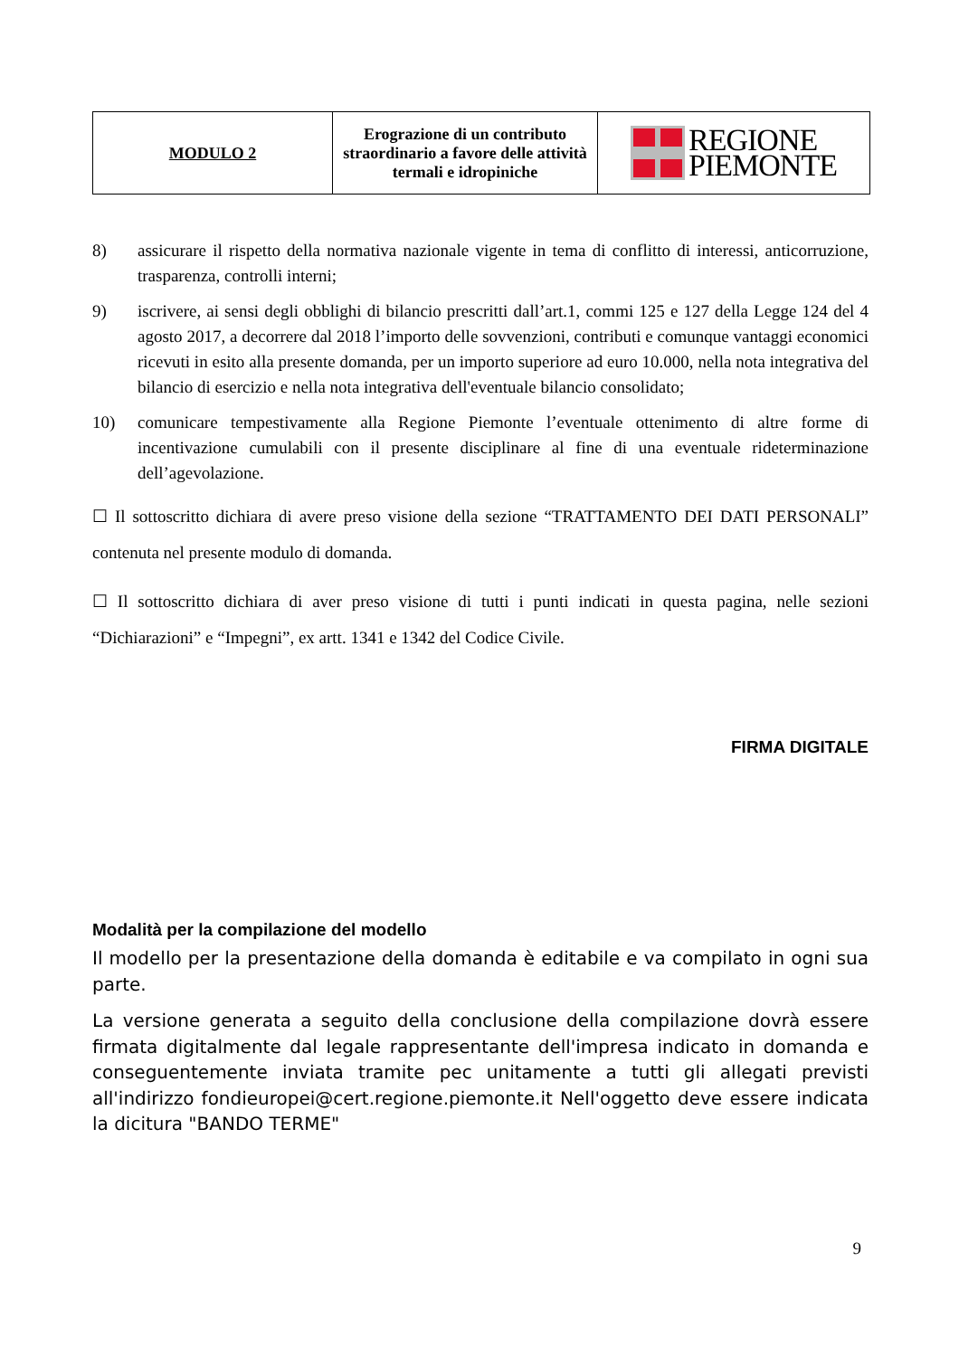| MODULO 2 | Erograzione di un contributo straordinario a favore delle attività termali e idropiniche | REGIONE PIEMONTE |
8) assicurare il rispetto della normativa nazionale vigente in tema di conflitto di interessi, anticorruzione, trasparenza, controlli interni;
9) iscrivere, ai sensi degli obblighi di bilancio prescritti dall’art.1, commi 125 e 127 della Legge 124 del 4 agosto 2017, a decorrere dal 2018 l’importo delle sovvenzioni, contributi e comunque vantaggi economici ricevuti in esito alla presente domanda, per un importo superiore ad euro 10.000, nella nota integrativa del bilancio di esercizio e nella nota integrativa dell'eventuale bilancio consolidato;
10) comunicare tempestivamente alla Regione Piemonte l’eventuale ottenimento di altre forme di incentivazione cumulabili con il presente disciplinare al fine di una eventuale rideterminazione dell’agevolazione.
☐ Il sottoscritto dichiara di avere preso visione della sezione “TRATTAMENTO DEI DATI PERSONALI” contenuta nel presente modulo di domanda.
☐ Il sottoscritto dichiara di aver preso visione di tutti i punti indicati in questa pagina, nelle sezioni “Dichiarazioni” e “Impegni”, ex artt. 1341 e 1342 del Codice Civile.
FIRMA DIGITALE
Modalità per la compilazione del modello
Il modello per la presentazione della domanda è editabile e va compilato in ogni sua parte.
La versione generata a seguito della conclusione della compilazione dovrà essere firmata digitalmente dal legale rappresentante dell'impresa indicato in domanda e conseguentemente inviata tramite pec unitamente a tutti gli allegati previsti all'indirizzo fondieuropei@cert.regione.piemonte.it Nell'oggetto deve essere indicata la dicitura "BANDO TERME"
9